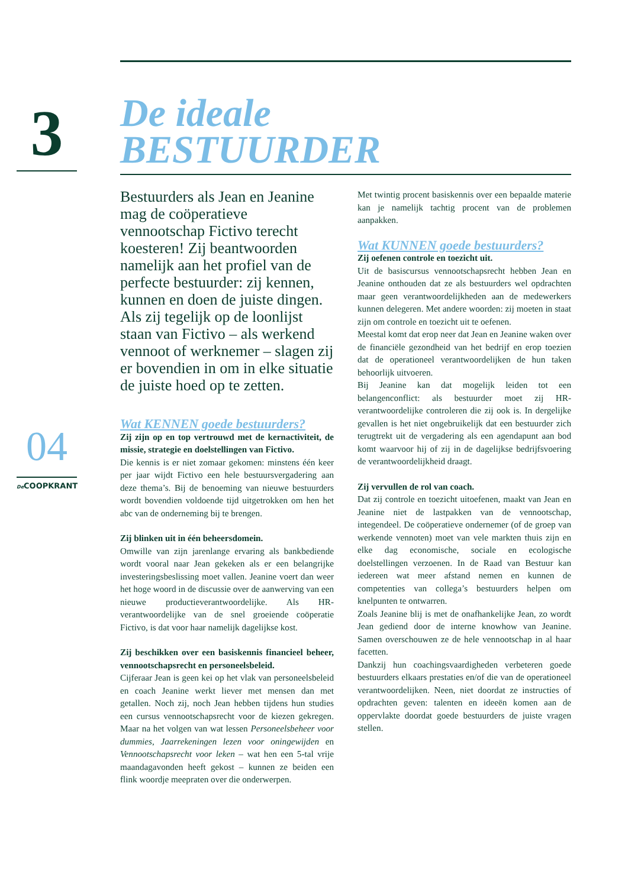3
04
De COOPKRANT
De ideale
BESTUURDER
Bestuurders als Jean en Jeanine mag de coöperatieve vennootschap Fictivo terecht koesteren! Zij beantwoorden namelijk aan het profiel van de perfecte bestuurder: zij kennen, kunnen en doen de juiste dingen. Als zij tegelijk op de loonlijst staan van Fictivo – als werkend vennoot of werknemer – slagen zij er bovendien in om in elke situatie de juiste hoed op te zetten.
Wat KENNEN goede bestuurders?
Zij zijn op en top vertrouwd met de kernactiviteit, de missie, strategie en doelstellingen van Fictivo.
Die kennis is er niet zomaar gekomen: minstens één keer per jaar wijdt Fictivo een hele bestuursvergadering aan deze thema’s. Bij de benoeming van nieuwe bestuurders wordt bovendien voldoende tijd uitgetrokken om hen het abc van de onderneming bij te brengen.
Zij blinken uit in één beheersdomein.
Omwille van zijn jarenlange ervaring als bankbediende wordt vooral naar Jean gekeken als er een belangrijke investeringsbeslissing moet vallen. Jeanine voert dan weer het hoge woord in de discussie over de aanwerving van een nieuwe productieverantwoordelijke. Als HR-verantwoordelijke van de snel groeiende coöperatie Fictivo, is dat voor haar namelijk dagelijkse kost.
Zij beschikken over een basiskennis financieel beheer, vennootschapsrecht en personeelsbeleid.
Cijferaar Jean is geen kei op het vlak van personeelsbeleid en coach Jeanine werkt liever met mensen dan met getallen. Noch zij, noch Jean hebben tijdens hun studies een cursus vennootschapsrecht voor de kiezen gekregen. Maar na het volgen van wat lessen Personeelsbeheer voor dummies, Jaarrekeningen lezen voor oningewijden en Vennootschapsrecht voor leken – wat hen een 5-tal vrije maandagavonden heeft gekost – kunnen ze beiden een flink woordje meepraten over die onderwerpen.
Met twintig procent basiskennis over een bepaalde materie kan je namelijk tachtig procent van de problemen aanpakken.
Wat KUNNEN goede bestuurders?
Zij oefenen controle en toezicht uit.
Uit de basiscursus vennootschapsrecht hebben Jean en Jeanine onthouden dat ze als bestuurders wel opdrachten maar geen verantwoordelijkheden aan de medewerkers kunnen delegeren. Met andere woorden: zij moeten in staat zijn om controle en toezicht uit te oefenen.
Meestal komt dat erop neer dat Jean en Jeanine waken over de financiële gezondheid van het bedrijf en erop toezien dat de operationeel verantwoordelijken de hun taken behoorlijk uitvoeren.
Bij Jeanine kan dat mogelijk leiden tot een belangenconflict: als bestuurder moet zij HR-verantwoordelijke controleren die zij ook is. In dergelijke gevallen is het niet ongebruikelijk dat een bestuurder zich terugtrekt uit de vergadering als een agendapunt aan bod komt waarvoor hij of zij in de dagelijkse bedrijfsvoering de verantwoordelijkheid draagt.
Zij vervullen de rol van coach.
Dat zij controle en toezicht uitoefenen, maakt van Jean en Jeanine niet de lastpakken van de vennootschap, integendeel. De coöperatieve ondernemer (of de groep van werkende vennoten) moet van vele markten thuis zijn en elke dag economische, sociale en ecologische doelstellingen verzoenen. In de Raad van Bestuur kan iedereen wat meer afstand nemen en kunnen de competenties van collega’s bestuurders helpen om knelpunten te ontwarren.
Zoals Jeanine blij is met de onafhankelijke Jean, zo wordt Jean gediend door de interne knowhow van Jeanine. Samen overschouwen ze de hele vennootschap in al haar facetten.
Dankzij hun coachingsvaardigheden verbeteren goede bestuurders elkaars prestaties en/of die van de operationeel verantwoordelijken. Neen, niet doordat ze instructies of opdrachten geven: talenten en ideeën komen aan de oppervlakte doordat goede bestuurders de juiste vragen stellen.